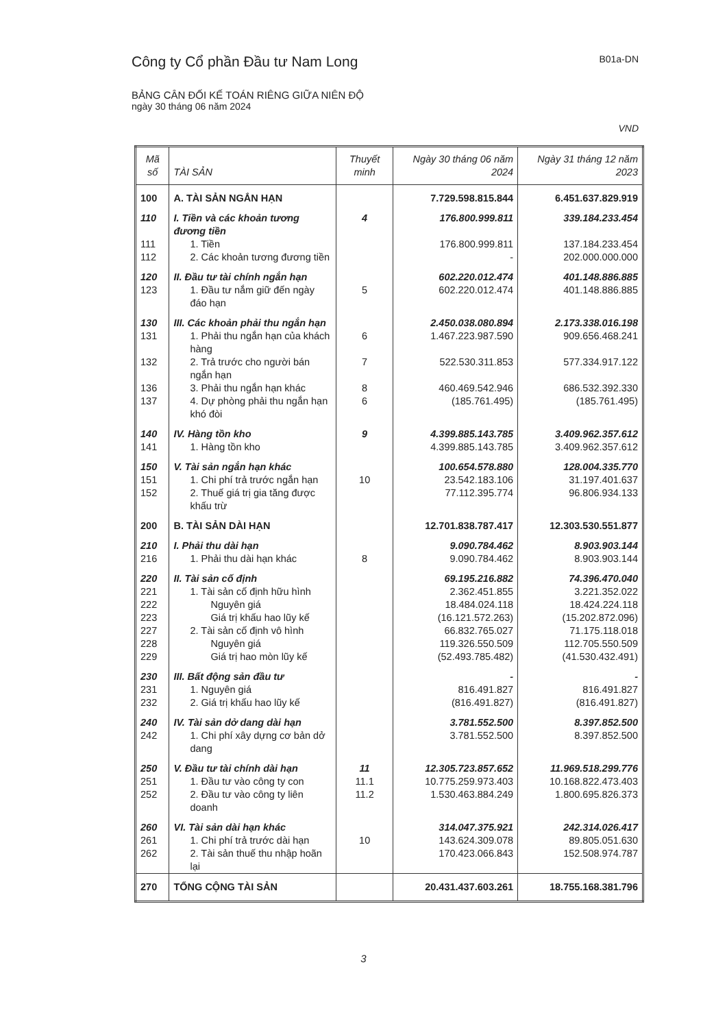Công ty Cổ phần Đầu tư Nam Long B01a-DN
BẢNG CÂN ĐỐI KẾ TOÁN RIÊNG GIỮA NIÊN ĐỘ
ngày 30 tháng 06 năm 2024
VND
| Mã số | TÀI SẢN | Thuyết minh | Ngày 30 tháng 06 năm 2024 | Ngày 31 tháng 12 năm 2023 |
| --- | --- | --- | --- | --- |
| 100 | A. TÀI SẢN NGẮN HẠN | | 7.729.598.815.844 | 6.451.637.829.919 |
| 110 | I. Tiền và các khoản tương đương tiền | 4 | 176.800.999.811 | 339.184.233.454 |
| 111 | 1. Tiền | | 176.800.999.811 | 137.184.233.454 |
| 112 | 2. Các khoản tương đương tiền | | - | 202.000.000.000 |
| 120 | II. Đầu tư tài chính ngắn hạn | | 602.220.012.474 | 401.148.886.885 |
| 123 | 1. Đầu tư nắm giữ đến ngày đáo hạn | 5 | 602.220.012.474 | 401.148.886.885 |
| 130 | III. Các khoản phải thu ngắn hạn | | 2.450.038.080.894 | 2.173.338.016.198 |
| 131 | 1. Phải thu ngắn hạn của khách hàng | 6 | 1.467.223.987.590 | 909.656.468.241 |
| 132 | 2. Trả trước cho người bán ngắn hạn | 7 | 522.530.311.853 | 577.334.917.122 |
| 136 | 3. Phải thu ngắn hạn khác | 8 | 460.469.542.946 | 686.532.392.330 |
| 137 | 4. Dự phòng phải thu ngắn hạn khó đòi | 6 | (185.761.495) | (185.761.495) |
| 140 | IV. Hàng tồn kho | 9 | 4.399.885.143.785 | 3.409.962.357.612 |
| 141 | 1. Hàng tồn kho | | 4.399.885.143.785 | 3.409.962.357.612 |
| 150 | V. Tài sản ngắn hạn khác | | 100.654.578.880 | 128.004.335.770 |
| 151 | 1. Chi phí trả trước ngắn hạn | 10 | 23.542.183.106 | 31.197.401.637 |
| 152 | 2. Thuế giá trị gia tăng được khấu trừ | | 77.112.395.774 | 96.806.934.133 |
| 200 | B. TÀI SẢN DÀI HẠN | | 12.701.838.787.417 | 12.303.530.551.877 |
| 210 | I. Phải thu dài hạn | | 9.090.784.462 | 8.903.903.144 |
| 216 | 1. Phải thu dài hạn khác | 8 | 9.090.784.462 | 8.903.903.144 |
| 220 | II. Tài sản cố định | | 69.195.216.882 | 74.396.470.040 |
| 221 | 1. Tài sản cố định hữu hình | | 2.362.451.855 | 3.221.352.022 |
| 222 | Nguyên giá | | 18.484.024.118 | 18.424.224.118 |
| 223 | Giá trị khấu hao lũy kế | | (16.121.572.263) | (15.202.872.096) |
| 227 | 2. Tài sản cố định vô hình | | 66.832.765.027 | 71.175.118.018 |
| 228 | Nguyên giá | | 119.326.550.509 | 112.705.550.509 |
| 229 | Giá trị hao mòn lũy kế | | (52.493.785.482) | (41.530.432.491) |
| 230 | III. Bất động sản đầu tư | | - | - |
| 231 | 1. Nguyên giá | | 816.491.827 | 816.491.827 |
| 232 | 2. Giá trị khấu hao lũy kế | | (816.491.827) | (816.491.827) |
| 240 | IV. Tài sản dở dang dài hạn | | 3.781.552.500 | 8.397.852.500 |
| 242 | 1. Chi phí xây dựng cơ bản dở dang | | 3.781.552.500 | 8.397.852.500 |
| 250 | V. Đầu tư tài chính dài hạn | 11 | 12.305.723.857.652 | 11.969.518.299.776 |
| 251 | 1. Đầu tư vào công ty con | 11.1 | 10.775.259.973.403 | 10.168.822.473.403 |
| 252 | 2. Đầu tư vào công ty liên doanh | 11.2 | 1.530.463.884.249 | 1.800.695.826.373 |
| 260 | VI. Tài sản dài hạn khác | | 314.047.375.921 | 242.314.026.417 |
| 261 | 1. Chi phí trả trước dài hạn | 10 | 143.624.309.078 | 89.805.051.630 |
| 262 | 2. Tài sản thuế thu nhập hoãn lại | | 170.423.066.843 | 152.508.974.787 |
| 270 | TỔNG CỘNG TÀI SẢN | | 20.431.437.603.261 | 18.755.168.381.796 |
3